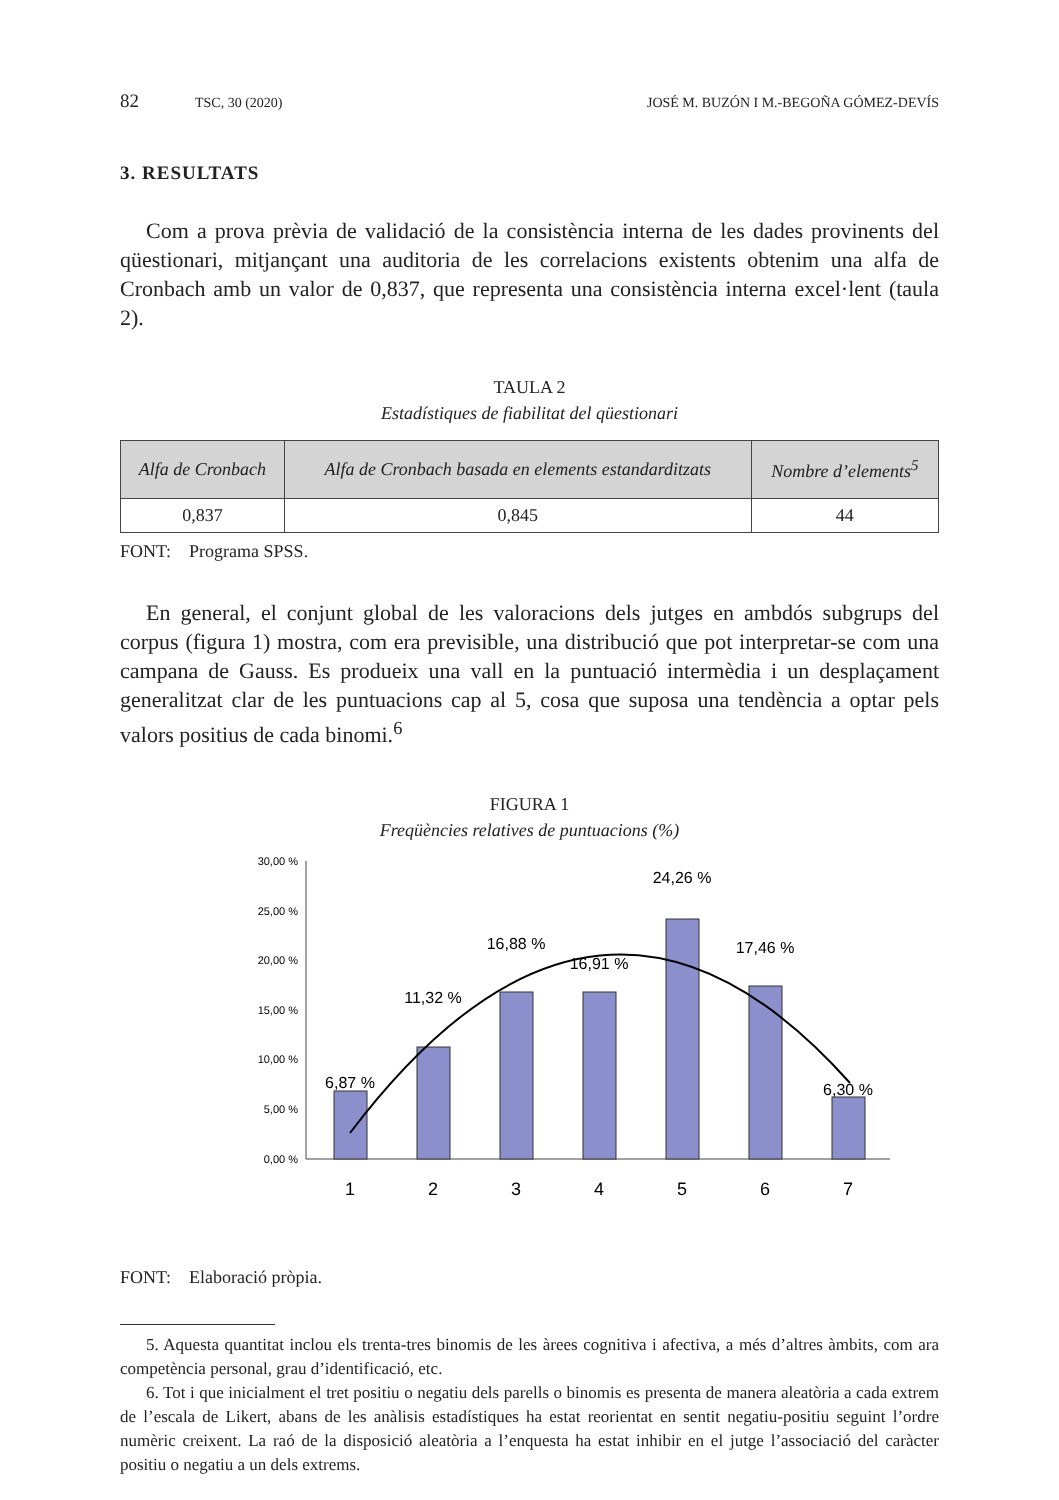82 TSC, 30 (2020) JOSÉ M. BUZÓN I M.-BEGOÑA GÓMEZ-DEVÍS
3. RESULTATS
Com a prova prèvia de validació de la consistència interna de les dades provinents del qüestionari, mitjançant una auditoria de les correlacions existents obtenim una alfa de Cronbach amb un valor de 0,837, que representa una consistència interna excel·lent (taula 2).
TAULA 2
Estadístiques de fiabilitat del qüestionari
| Alfa de Cronbach | Alfa de Cronbach basada en elements estandarditzats | Nombre d’elements<sup>5</sup> |
| --- | --- | --- |
| 0,837 | 0,845 | 44 |
FONT: Programa SPSS.
En general, el conjunt global de les valoracions dels jutges en ambdós subgrups del corpus (figura 1) mostra, com era previsible, una distribució que pot interpretar-se com una campana de Gauss. Es produeix una vall en la puntuació intermèdia i un desplaçament generalitzat clar de les puntuacions cap al 5, cosa que suposa una tendència a optar pels valors positius de cada binomi.<sup>6</sup>
FIGURA 1
Freqüències relatives de puntuacions (%)
30,00 %
25,00 %
20,00 %
15,00 %
10,00 %
5,00 %
0,00 %
6,87 %
11,32 %
16,88 %
16,91 %
24,26 %
17,46 %
6,30 %
1
2
3
4
5
6
7
FONT: Elaboració pròpia.
5. Aquesta quantitat inclou els trenta-tres binomis de les àrees cognitiva i afectiva, a més d’altres àmbits, com ara competència personal, grau d’identificació, etc.
6. Tot i que inicialment el tret positiu o negatiu dels parells o binomis es presenta de manera aleatòria a cada extrem de l’escala de Likert, abans de les anàlisis estadístiques ha estat reorientat en sentit negatiu-positiu seguint l’ordre numèric creixent. La raó de la disposició aleatòria a l’enquesta ha estat inhibir en el jutge l’associació del caràcter positiu o negatiu a un dels extrems.